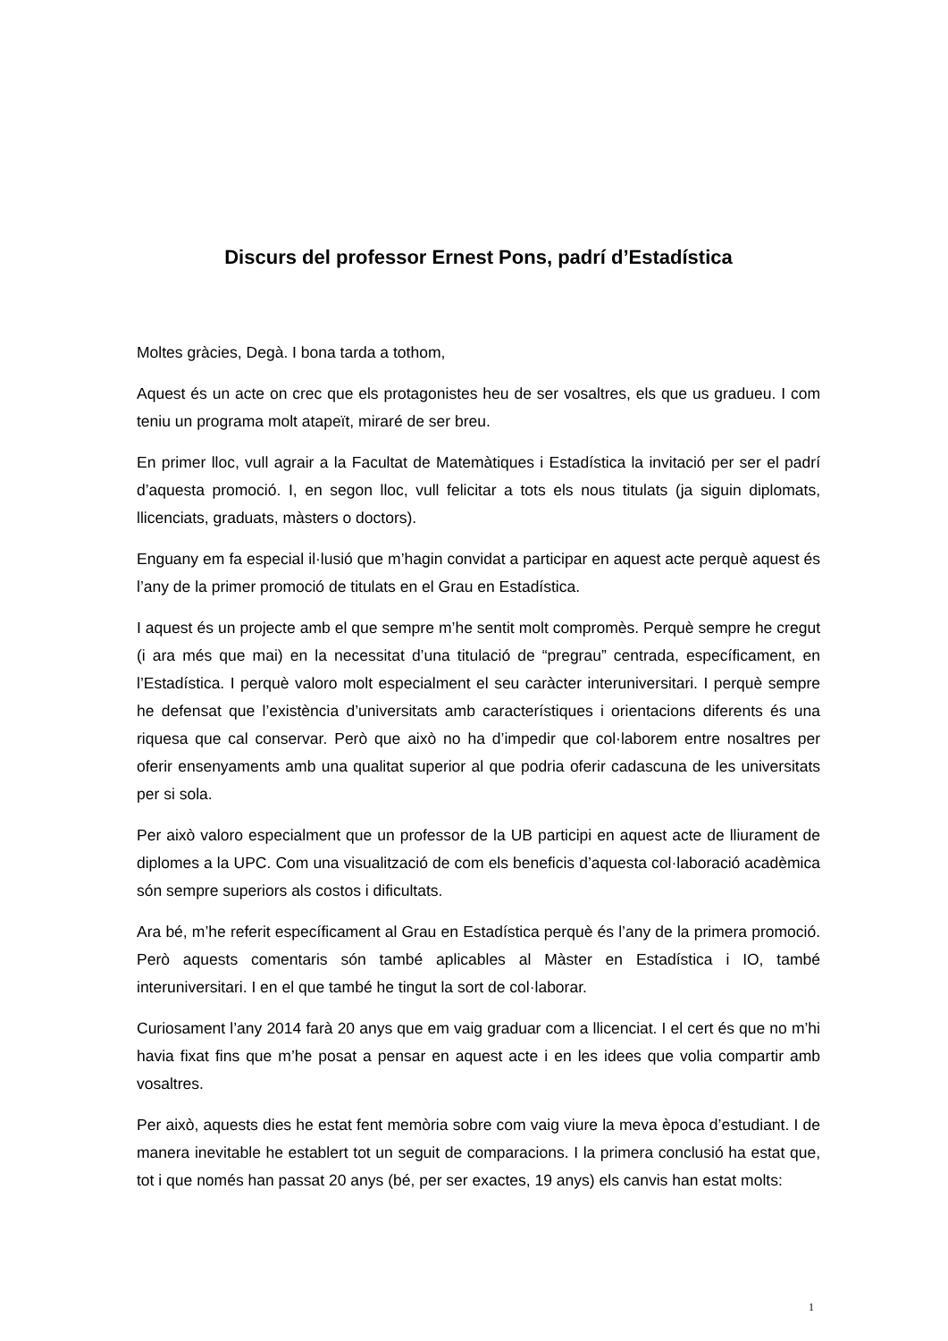Discurs del professor Ernest Pons, padrí d’Estadística
Moltes gràcies, Degà. I bona tarda a tothom,
Aquest és un acte on crec que els protagonistes heu de ser vosaltres, els que us gradueu. I com teniu un programa molt atapeït, miraré de ser breu.
En primer lloc, vull agrair a la Facultat de Matemàtiques i Estadística la invitació per ser el padrí d’aquesta promoció. I, en segon lloc, vull felicitar a tots els nous titulats (ja siguin diplomats, llicenciats, graduats, màsters o doctors).
Enguany em fa especial il·lusió que m’hagin convidat a participar en aquest acte perquè aquest és l’any de la primer promoció de titulats en el Grau en Estadística.
I aquest és un projecte amb el que sempre m’he sentit molt compromès. Perquè sempre he cregut (i ara més que mai) en la necessitat d’una titulació de “pregrau” centrada, específicament, en l’Estadística. I perquè valoro molt especialment el seu caràcter interuniversitari. I perquè sempre he defensat que l’existència d’universitats amb característiques i orientacions diferents és una riquesa que cal conservar. Però que això no ha d’impedir que col·laborem entre nosaltres per oferir ensenyaments amb una qualitat superior al que podria oferir cadascuna de les universitats per si sola.
Per això valoro especialment que un professor de la UB participi en aquest acte de lliurament de diplomes a la UPC. Com una visualització de com els beneficis d’aquesta col·laboració acadèmica són sempre superiors als costos i dificultats.
Ara bé, m’he referit específicament al Grau en Estadística perquè és l’any de la primera promoció. Però aquests comentaris són també aplicables al Màster en Estadística i IO, també interuniversitari. I en el que també he tingut la sort de col·laborar.
Curiosament l’any 2014 farà 20 anys que em vaig graduar com a llicenciat. I el cert és que no m’hi havia fixat fins que m’he posat a pensar en aquest acte i en les idees que volia compartir amb vosaltres.
Per això, aquests dies he estat fent memòria sobre com vaig viure la meva època d’estudiant. I de manera inevitable he establert tot un seguit de comparacions. I la primera conclusió ha estat que, tot i que només han passat 20 anys (bé, per ser exactes, 19 anys) els canvis han estat molts:
1